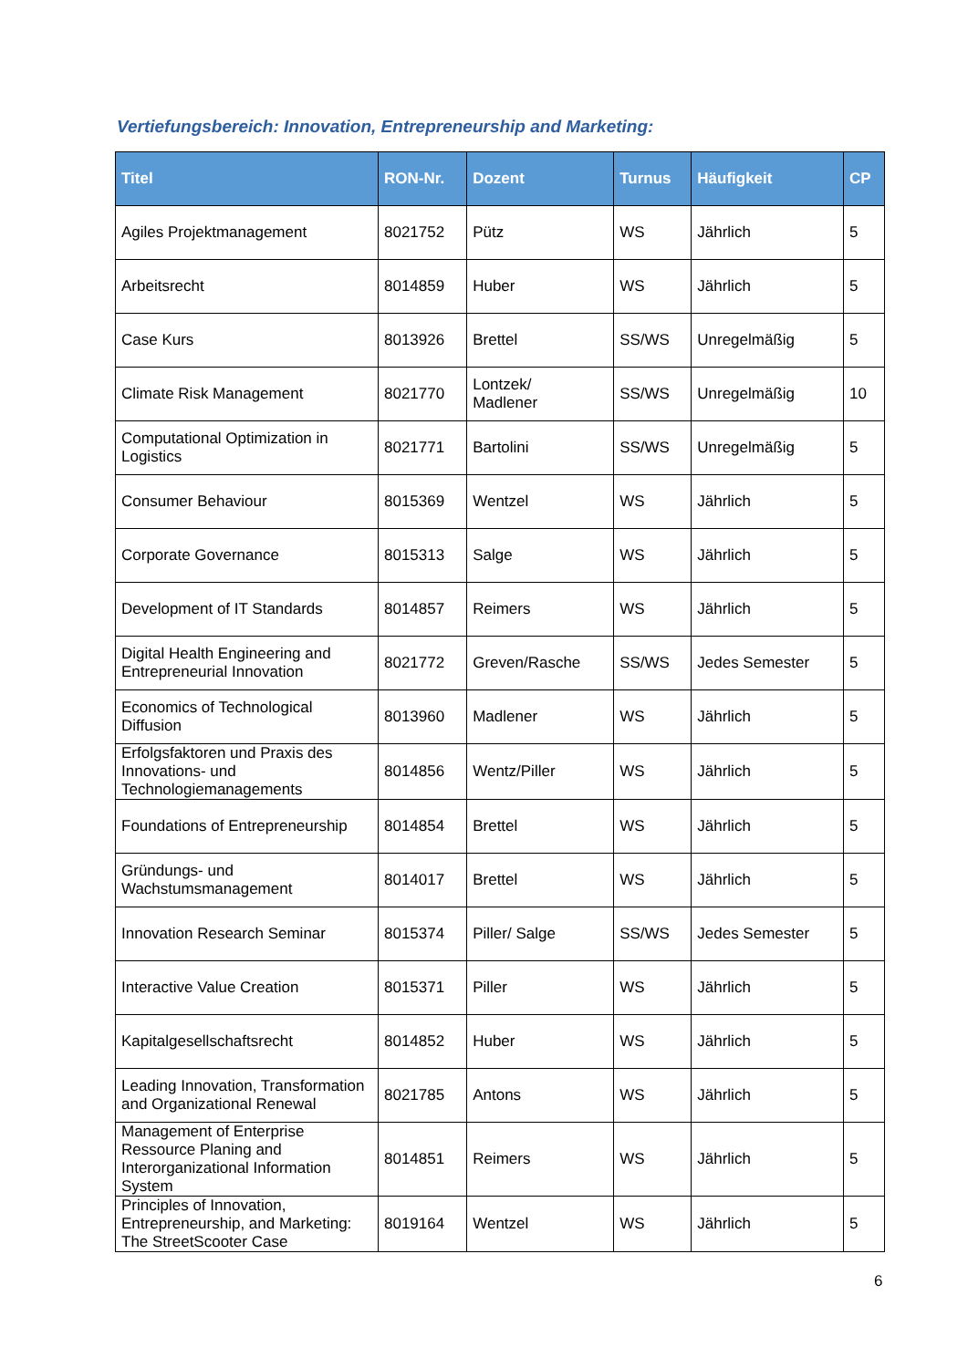Vertiefungsbereich: Innovation, Entrepreneurship and Marketing:
| Titel | RON-Nr. | Dozent | Turnus | Häufigkeit | CP |
| --- | --- | --- | --- | --- | --- |
| Agiles Projektmanagement | 8021752 | Pütz | WS | Jährlich | 5 |
| Arbeitsrecht | 8014859 | Huber | WS | Jährlich | 5 |
| Case Kurs | 8013926 | Brettel | SS/WS | Unregelmäßig | 5 |
| Climate Risk Management | 8021770 | Lontzek/ Madlener | SS/WS | Unregelmäßig | 10 |
| Computational Optimization in Logistics | 8021771 | Bartolini | SS/WS | Unregelmäßig | 5 |
| Consumer Behaviour | 8015369 | Wentzel | WS | Jährlich | 5 |
| Corporate Governance | 8015313 | Salge | WS | Jährlich | 5 |
| Development of IT Standards | 8014857 | Reimers | WS | Jährlich | 5 |
| Digital Health Engineering and Entrepreneurial Innovation | 8021772 | Greven/Rasche | SS/WS | Jedes Semester | 5 |
| Economics of Technological Diffusion | 8013960 | Madlener | WS | Jährlich | 5 |
| Erfolgsfaktoren und Praxis des Innovations- und Technologiemanagements | 8014856 | Wentz/Piller | WS | Jährlich | 5 |
| Foundations of Entrepreneurship | 8014854 | Brettel | WS | Jährlich | 5 |
| Gründungs- und Wachstumsmanagement | 8014017 | Brettel | WS | Jährlich | 5 |
| Innovation Research Seminar | 8015374 | Piller/ Salge | SS/WS | Jedes Semester | 5 |
| Interactive Value Creation | 8015371 | Piller | WS | Jährlich | 5 |
| Kapitalgesellschaftsrecht | 8014852 | Huber | WS | Jährlich | 5 |
| Leading Innovation, Transformation and Organizational Renewal | 8021785 | Antons | WS | Jährlich | 5 |
| Management of Enterprise Ressource Planing and Interorganizational Information System | 8014851 | Reimers | WS | Jährlich | 5 |
| Principles of Innovation, Entrepreneurship, and Marketing: The StreetScooter Case | 8019164 | Wentzel | WS | Jährlich | 5 |
6